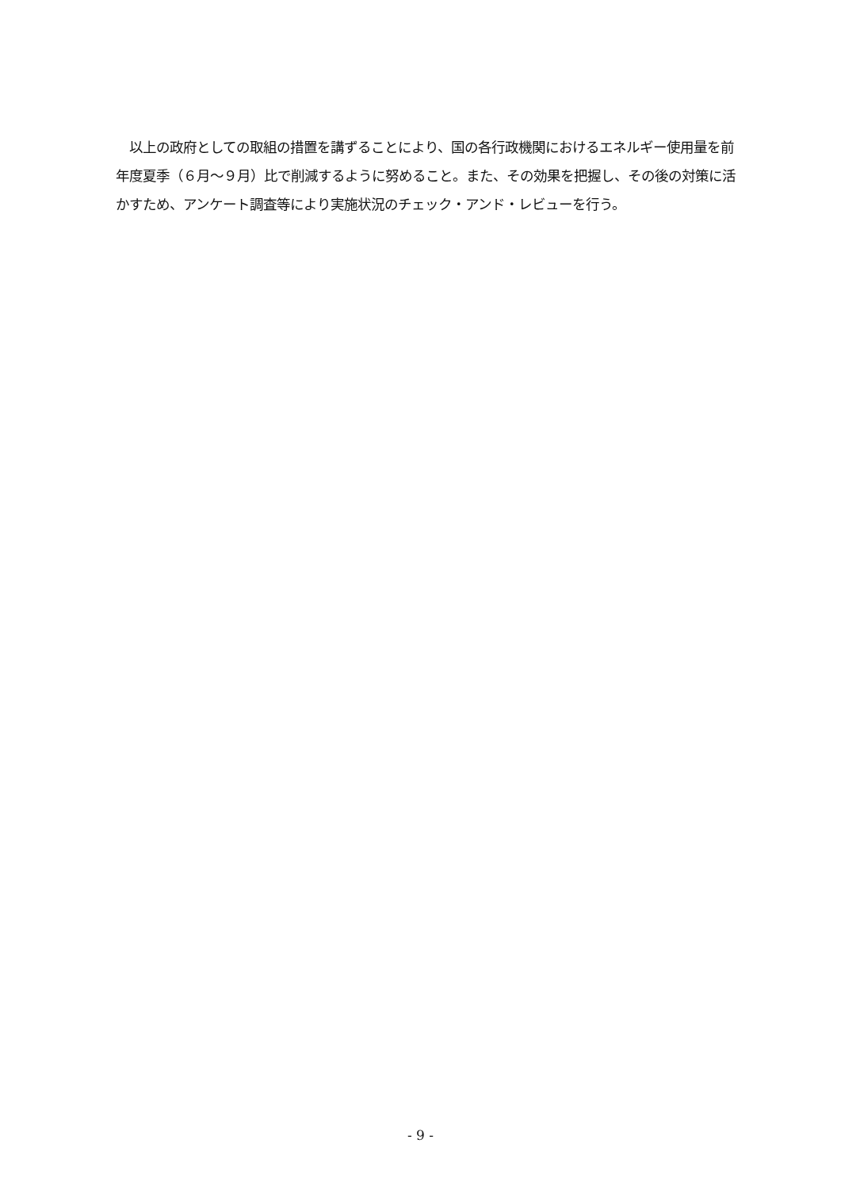以上の政府としての取組の措置を講ずることにより、国の各行政機関におけるエネルギー使用量を前年度夏季（６月～９月）比で削減するように努めること。また、その効果を把握し、その後の対策に活かすため、アンケート調査等により実施状況のチェック・アンド・レビューを行う。
- 9 -